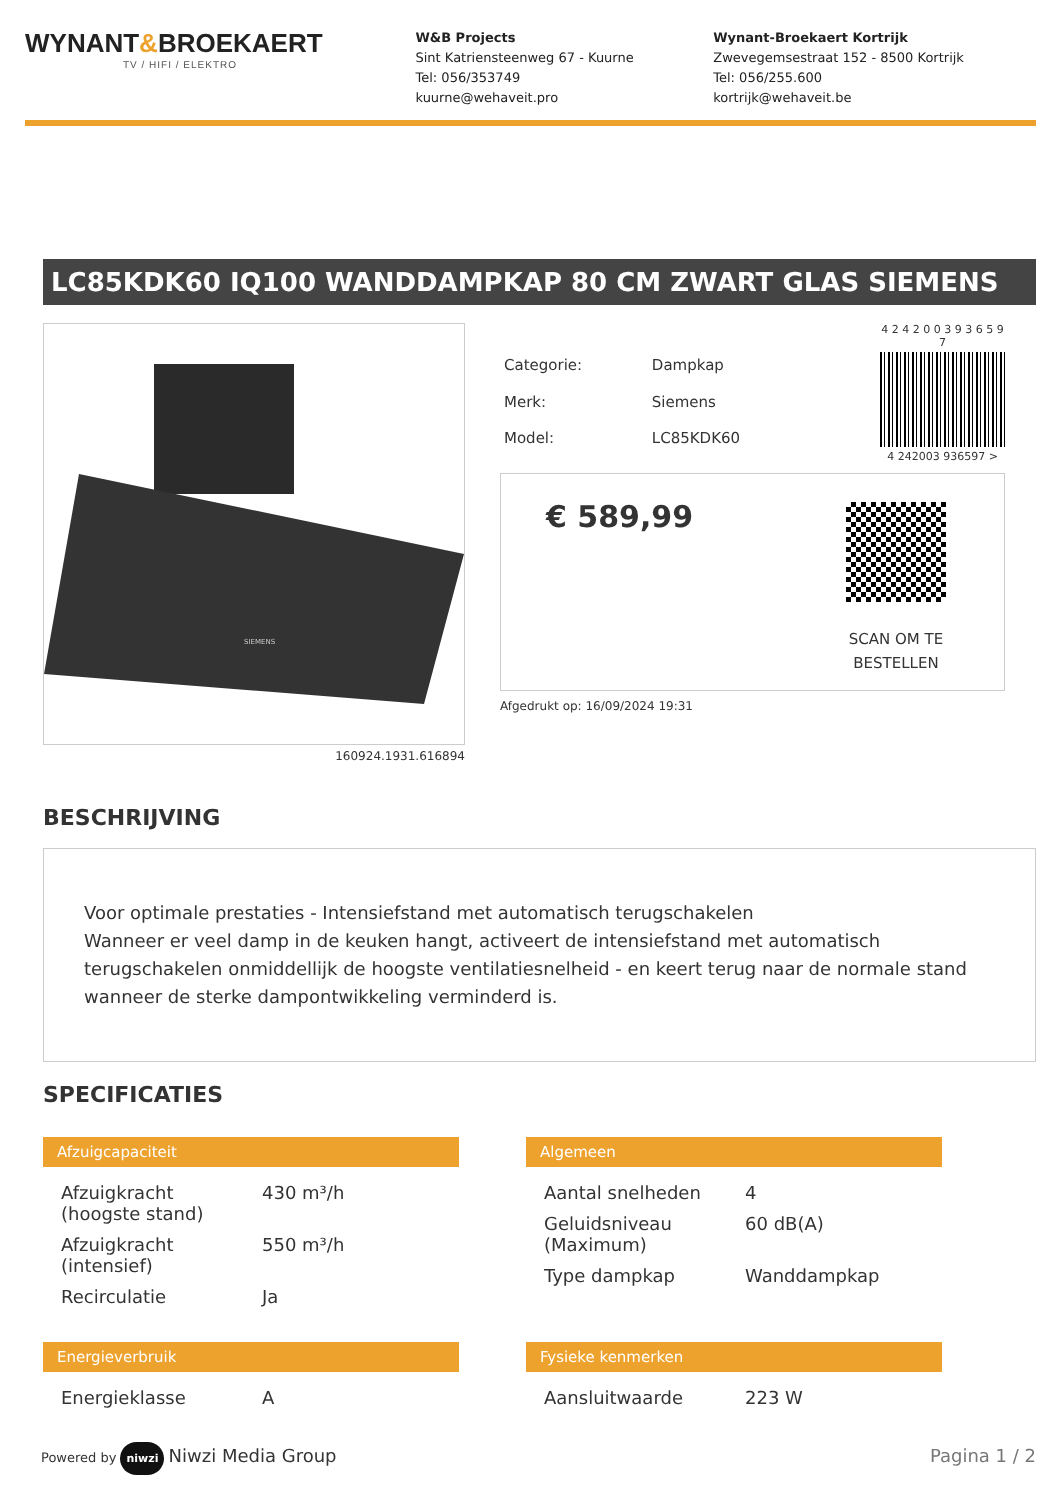WYNANT&BROEKAERT
TV / HIFI / ELEKTRO
W&B Projects
Sint Katriensteenweg 67 - Kuurne
Tel: 056/353749
kuurne@wehaveit.pro
Wynant-Broekaert Kortrijk
Zwevegemsestraat 152 - 8500 Kortrijk
Tel: 056/255.600
kortrijk@wehaveit.be
LC85KDK60 IQ100 WANDDAMPKAP 80 CM ZWART GLAS SIEMENS
SIEMENS
160924.1931.616894
| Categorie: | Dampkap |
| Merk: | Siemens |
| Model: | LC85KDK60 |
4 2 4 2 0 0 3 9 3 6 5 9 7
4 242003 936597 >
€ 589,99
SCAN OM TE
BESTELLEN
Afgedrukt op: 16/09/2024 19:31
BESCHRIJVING
Voor optimale prestaties - Intensiefstand met automatisch terugschakelen
Wanneer er veel damp in de keuken hangt, activeert de intensiefstand met automatisch terugschakelen onmiddellijk de hoogste ventilatiesnelheid - en keert terug naar de normale stand wanneer de sterke dampontwikkeling verminderd is.
SPECIFICATIES
Afzuigcapaciteit
| Afzuigkracht (hoogste stand) | 430 m³/h |
| Afzuigkracht (intensief) | 550 m³/h |
| Recirculatie | Ja |
Algemeen
| Aantal snelheden | 4 |
| Geluidsniveau (Maximum) | 60 dB(A) |
| Type dampkap | Wanddampkap |
Energieverbruik
| Energieklasse | A |
Fysieke kenmerken
| Aansluitwaarde | 223 W |
Powered by niwzi Niwzi Media Group
Pagina 1 / 2